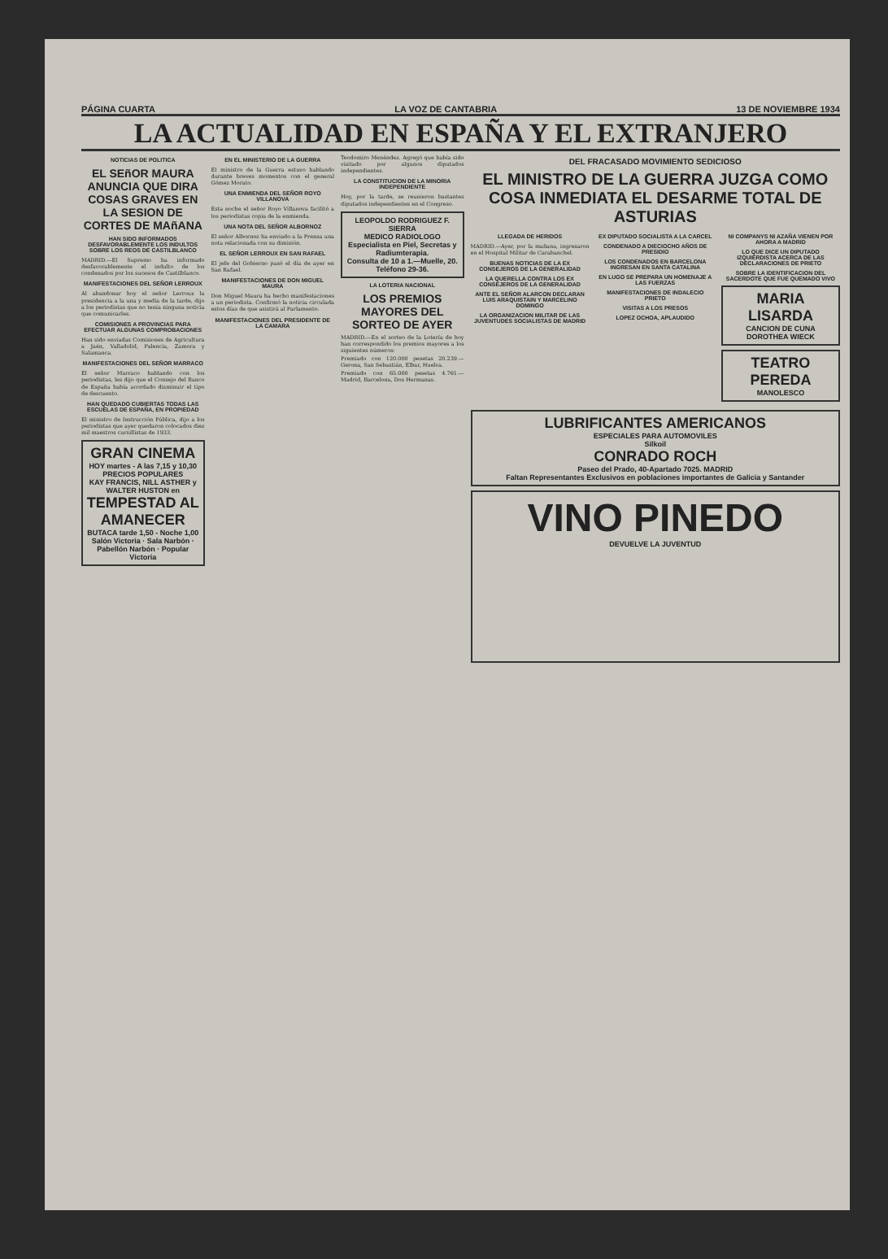PÁGINA CUARTA LA VOZ DE CANTABRIA 13 DE NOVIEMBRE 1934
LA ACTUALIDAD EN ESPAÑA Y EL EXTRANJERO
NOTICIAS DE POLITICA
EL SEñOR MAURA ANUNCIA QUE DIRA COSAS GRAVES EN LA SESION DE CORTES DE MAñANA
HAN SIDO INFORMADOS DESFAVORABLEMENTE LOS INDULTOS SOBRE LOS REOS DE CASTILBLANCO
MADRID.—El Supremo ha informado desfavorablemente el indulto de los condenados por los sucesos de Castilblanco.
MANIFESTACIONES DEL SEÑOR LERROUX
Al abandonar hoy el señor Lerroux la presidencia a la una y media de la tarde, dijo a los periodistas que no tenía ninguna noticia que comunicarles.
COMISIONES A PROVINCIAS PARA EFECTUAR ALGUNAS COMPROBACIONES
Han sido enviadas Comisiones de Agricultura a Jaén, Valladolid, Palencia, Zamora y Salamanca.
MANIFESTACIONES DEL SEÑOR MARRACO
El señor Marraco hablando con los periodistas, les dijo que el Consejo del Banco de España había acordado disminuir el tipo de descuento.
HAN QUEDADO CUBIERTAS TODAS LAS ESCUELAS DE ESPAÑA, EN PROPIEDAD
El ministro de Instrucción Pública, dijo a los periodistas que ayer quedaron colocados diez mil maestros cursillistas de 1933.
GRAN CINEMA
HOY martes - A las 7,15 y 10,30
PRECIOS POPULARES
KAY FRANCIS, NILL ASTHER y WALTER HUSTON en
TEMPESTAD AL AMANECER
BUTACA tarde 1,50 - Noche 1,00
Salón Victoria · Sala Narbón · Pabellón Narbón · Popular Victoria
EN EL MINISTERIO DE LA GUERRA
El ministro de la Guerra estuvo hablando durante breves momentos con el general Gómez Morato.
UNA ENMIENDA DEL SEÑOR ROYO VILLANOVA
Esta noche el señor Royo Villanova facilitó a los periodistas copia de la enmienda.
UNA NOTA DEL SEÑOR ALBORNOZ
El señor Albornoz ha enviado a la Prensa una nota relacionada con su dimisión.
EL SEÑOR LERROUX EN SAN RAFAEL
El jefe del Gobierno pasó el día de ayer en San Rafael.
MANIFESTACIONES DE DON MIGUEL MAURA
Don Miguel Maura ha hecho manifestaciones a un periodista. Confirmó la noticia circulada estos días de que asistirá al Parlamento.
MANIFESTACIONES DEL PRESIDENTE DE LA CAMARA
Teodomiro Menéndez. Agregó que había sido visitado por algunos diputados independientes.
LA CONSTITUCION DE LA MINORIA INDEPENDIENTE
Hoy, por la tarde, se reunieron bastantes diputados independientes en el Congreso.
LEOPOLDO RODRIGUEZ F. SIERRA
MEDICO RADIOLOGO
Especialista en Piel, Secretas y Radiumterapia.
Consulta de 10 a 1.—Muelle, 20. Teléfono 29-36.
LA LOTERIA NACIONAL
LOS PREMIOS MAYORES DEL SORTEO DE AYER
MADRID.—En el sorteo de la Lotería de hoy han correspondido los premios mayores a los siguientes números:
Premiado con 120.000 pesetas 20.239.—Gerona, San Sebastián, Elbar, Huelva.
Premiado con 65.000 pesetas 4.761.—Madrid, Barcelona, Dos Hermanas.
DEL FRACASADO MOVIMIENTO SEDICIOSO
EL MINISTRO DE LA GUERRA JUZGA COMO COSA INMEDIATA EL DESARME TOTAL DE ASTURIAS
LLEGADA DE HERIDOS
MADRID.—Ayer, por la mañana, ingresaron en el Hospital Militar de Carabanchel.
BUENAS NOTICIAS DE LA EX CONSEJEROS DE LA GENERALIDAD
LA QUERELLA CONTRA LOS EX CONSEJEROS DE LA GENERALIDAD
ANTE EL SEÑOR ALARCON DECLARAN LUIS ARAQUISTAIN Y MARCELINO DOMINGO
LA ORGANIZACION MILITAR DE LAS JUVENTUDES SOCIALISTAS DE MADRID
EX DIPUTADO SOCIALISTA A LA CARCEL
CONDENADO A DIECIOCHO AÑOS DE PRESIDIO
LOS CONDENADOS EN BARCELONA INGRESAN EN SANTA CATALINA
EN LUGO SE PREPARA UN HOMENAJE A LAS FUERZAS
MANIFESTACIONES DE INDALECIO PRIETO
VISITAS A LOS PRESOS
LOPEZ OCHOA, APLAUDIDO
NI COMPANYS NI AZAÑA VIENEN POR AHORA A MADRID
LO QUE DICE UN DIPUTADO IZQUIERDISTA ACERCA DE LAS DECLARACIONES DE PRIETO
SOBRE LA IDENTIFICACION DEL SACERDOTE QUE FUE QUEMADO VIVO
MARIA LISARDA
CANCION DE CUNA
DOROTHEA WIECK
TEATRO PEREDA
MANOLESCO
LUBRIFICANTES AMERICANOS
ESPECIALES PARA AUTOMOVILES
Silkoil
CONRADO ROCH
Paseo del Prado, 40-Apartado 7025. MADRID
Faltan Representantes Exclusivos en poblaciones importantes de Galicia y Santander
VINO PINEDO
DEVUELVE LA JUVENTUD